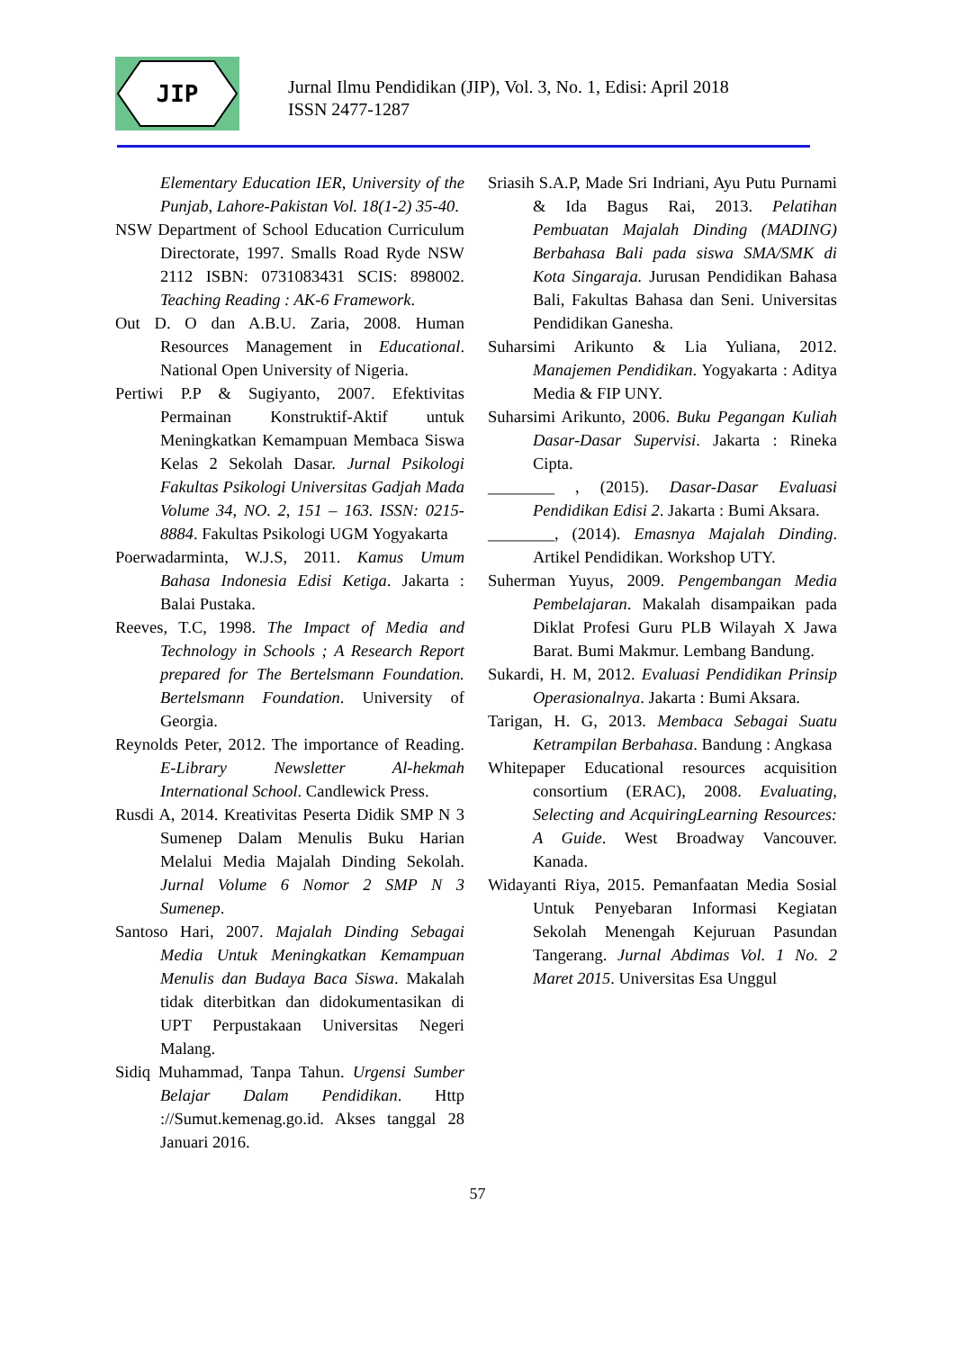JIP
Jurnal Ilmu Pendidikan (JIP), Vol. 3, No. 1, Edisi: April 2018
ISSN 2477-1287
Elementary Education IER, University of the Punjab, Lahore-Pakistan Vol. 18(1-2) 35-40.
NSW Department of School Education Curriculum Directorate, 1997. Smalls Road Ryde NSW 2112 ISBN: 0731083431 SCIS: 898002. Teaching Reading : AK-6 Framework.
Out D. O dan A.B.U. Zaria, 2008. Human Resources Management in Educational. National Open University of Nigeria.
Pertiwi P.P & Sugiyanto, 2007. Efektivitas Permainan Konstruktif-Aktif untuk Meningkatkan Kemampuan Membaca Siswa Kelas 2 Sekolah Dasar. Jurnal Psikologi Fakultas Psikologi Universitas Gadjah Mada Volume 34, NO. 2, 151 – 163. ISSN: 0215-8884. Fakultas Psikologi UGM Yogyakarta
Poerwadarminta, W.J.S, 2011. Kamus Umum Bahasa Indonesia Edisi Ketiga. Jakarta : Balai Pustaka.
Reeves, T.C, 1998. The Impact of Media and Technology in Schools ; A Research Report prepared for The Bertelsmann Foundation. Bertelsmann Foundation. University of Georgia.
Reynolds Peter, 2012. The importance of Reading. E-Library Newsletter Al-hekmah International School. Candlewick Press.
Rusdi A, 2014. Kreativitas Peserta Didik SMP N 3 Sumenep Dalam Menulis Buku Harian Melalui Media Majalah Dinding Sekolah. Jurnal Volume 6 Nomor 2 SMP N 3 Sumenep.
Santoso Hari, 2007. Majalah Dinding Sebagai Media Untuk Meningkatkan Kemampuan Menulis dan Budaya Baca Siswa. Makalah tidak diterbitkan dan didokumentasikan di UPT Perpustakaan Universitas Negeri Malang.
Sidiq Muhammad, Tanpa Tahun. Urgensi Sumber Belajar Dalam Pendidikan. Http ://Sumut.kemenag.go.id. Akses tanggal 28 Januari 2016.
Sriasih S.A.P, Made Sri Indriani, Ayu Putu Purnami & Ida Bagus Rai, 2013. Pelatihan Pembuatan Majalah Dinding (MADING) Berbahasa Bali pada siswa SMA/SMK di Kota Singaraja. Jurusan Pendidikan Bahasa Bali, Fakultas Bahasa dan Seni. Universitas Pendidikan Ganesha.
Suharsimi Arikunto & Lia Yuliana, 2012. Manajemen Pendidikan. Yogyakarta : Aditya Media & FIP UNY.
Suharsimi Arikunto, 2006. Buku Pegangan Kuliah Dasar-Dasar Supervisi. Jakarta : Rineka Cipta.
________ , (2015). Dasar-Dasar Evaluasi Pendidikan Edisi 2. Jakarta : Bumi Aksara.
________, (2014). Emasnya Majalah Dinding. Artikel Pendidikan. Workshop UTY.
Suherman Yuyus, 2009. Pengembangan Media Pembelajaran. Makalah disampaikan pada Diklat Profesi Guru PLB Wilayah X Jawa Barat. Bumi Makmur. Lembang Bandung.
Sukardi, H. M, 2012. Evaluasi Pendidikan Prinsip Operasionalnya. Jakarta : Bumi Aksara.
Tarigan, H. G, 2013. Membaca Sebagai Suatu Ketrampilan Berbahasa. Bandung : Angkasa
Whitepaper Educational resources acquisition consortium (ERAC), 2008. Evaluating, Selecting and AcquiringLearning Resources: A Guide. West Broadway Vancouver. Kanada.
Widayanti Riya, 2015. Pemanfaatan Media Sosial Untuk Penyebaran Informasi Kegiatan Sekolah Menengah Kejuruan Pasundan Tangerang. Jurnal Abdimas Vol. 1 No. 2 Maret 2015. Universitas Esa Unggul
57